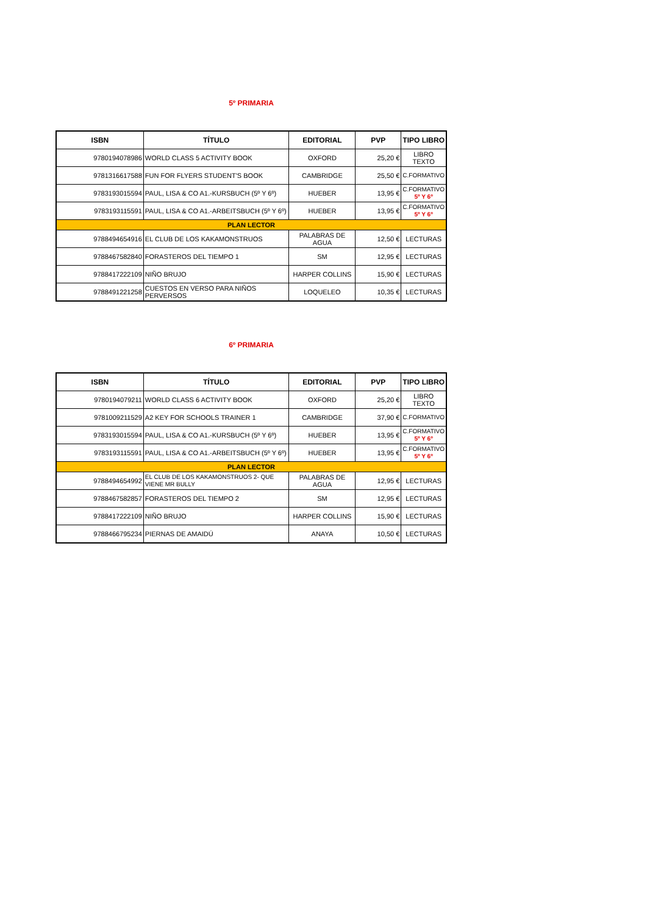5º PRIMARIA
| ISBN | TÍTULO | EDITORIAL | PVP | TIPO LIBRO |
| --- | --- | --- | --- | --- |
| 9780194078986 | WORLD CLASS 5 ACTIVITY BOOK | OXFORD | 25,20 € | LIBRO TEXTO |
| 9781316617588 | FUN FOR FLYERS STUDENT'S BOOK | CAMBRIDGE | 25,50 € | C.FORMATIVO |
| 9783193015594 | PAUL, LISA & CO A1.-KURSBUCH (5º Y 6º) | HUEBER | 13,95 € | C.FORMATIVO 5º Y 6º |
| 9783193115591 | PAUL, LISA & CO A1.-ARBEITSBUCH (5º Y 6º) | HUEBER | 13,95 € | C.FORMATIVO 5º Y 6º |
| PLAN LECTOR | | | | |
| 9788494654916 | EL CLUB DE LOS KAKAMONSTRUOS | PALABRAS DE AGUA | 12,50 € | LECTURAS |
| 9788467582840 | FORASTEROS DEL TIEMPO 1 | SM | 12,95 € | LECTURAS |
| 9788417222109 | NIÑO BRUJO | HARPER COLLINS | 15,90 € | LECTURAS |
| 9788491221258 | CUESTOS EN VERSO PARA NIÑOS PERVERSOS | LOQUELEO | 10,35 € | LECTURAS |
6º PRIMARIA
| ISBN | TÍTULO | EDITORIAL | PVP | TIPO LIBRO |
| --- | --- | --- | --- | --- |
| 9780194079211 | WORLD CLASS 6 ACTIVITY BOOK | OXFORD | 25,20 € | LIBRO TEXTO |
| 9781009211529 | A2 KEY FOR SCHOOLS TRAINER 1 | CAMBRIDGE | 37,90 € | C.FORMATIVO |
| 9783193015594 | PAUL, LISA & CO A1.-KURSBUCH (5º Y 6º) | HUEBER | 13,95 € | C.FORMATIVO 5º Y 6º |
| 9783193115591 | PAUL, LISA & CO A1.-ARBEITSBUCH (5º Y 6º) | HUEBER | 13,95 € | C.FORMATIVO 5º Y 6º |
| PLAN LECTOR | | | | |
| 9788494654992 | EL CLUB DE LOS KAKAMONSTRUOS 2- QUE VIENE MR BULLY | PALABRAS DE AGUA | 12,95 € | LECTURAS |
| 9788467582857 | FORASTEROS DEL TIEMPO 2 | SM | 12,95 € | LECTURAS |
| 9788417222109 | NIÑO BRUJO | HARPER COLLINS | 15,90 € | LECTURAS |
| 9788466795234 | PIERNAS DE AMAIDÚ | ANAYA | 10,50 € | LECTURAS |